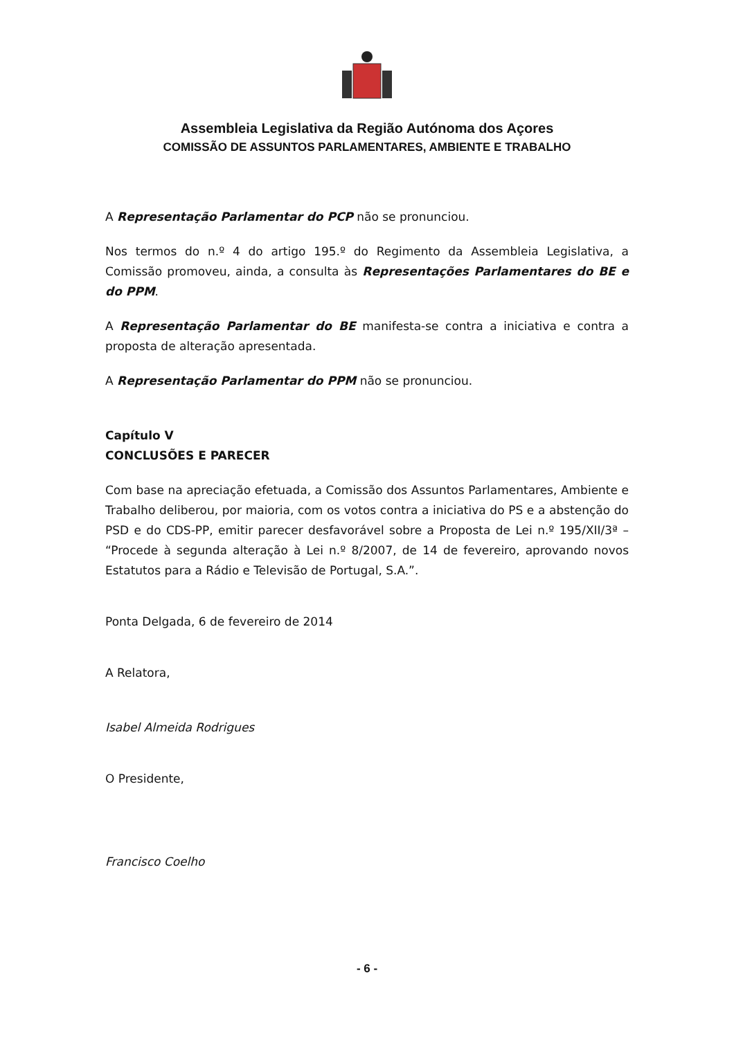Assembleia Legislativa da Região Autónoma dos Açores
COMISSÃO DE ASSUNTOS PARLAMENTARES, AMBIENTE E TRABALHO
A Representação Parlamentar do PCP não se pronunciou.
Nos termos do n.º 4 do artigo 195.º do Regimento da Assembleia Legislativa, a Comissão promoveu, ainda, a consulta às Representações Parlamentares do BE e do PPM.
A Representação Parlamentar do BE manifesta-se contra a iniciativa e contra a proposta de alteração apresentada.
A Representação Parlamentar do PPM não se pronunciou.
Capítulo V
CONCLUSÕES E PARECER
Com base na apreciação efetuada, a Comissão dos Assuntos Parlamentares, Ambiente e Trabalho deliberou, por maioria, com os votos contra a iniciativa do PS e a abstenção do PSD e do CDS-PP, emitir parecer desfavorável sobre a Proposta de Lei n.º 195/XII/3ª – “Procede à segunda alteração à Lei n.º 8/2007, de 14 de fevereiro, aprovando novos Estatutos para a Rádio e Televisão de Portugal, S.A.”.
Ponta Delgada, 6 de fevereiro de 2014
A Relatora,
Isabel Almeida Rodrigues
O Presidente,
Francisco Coelho
- 6 -